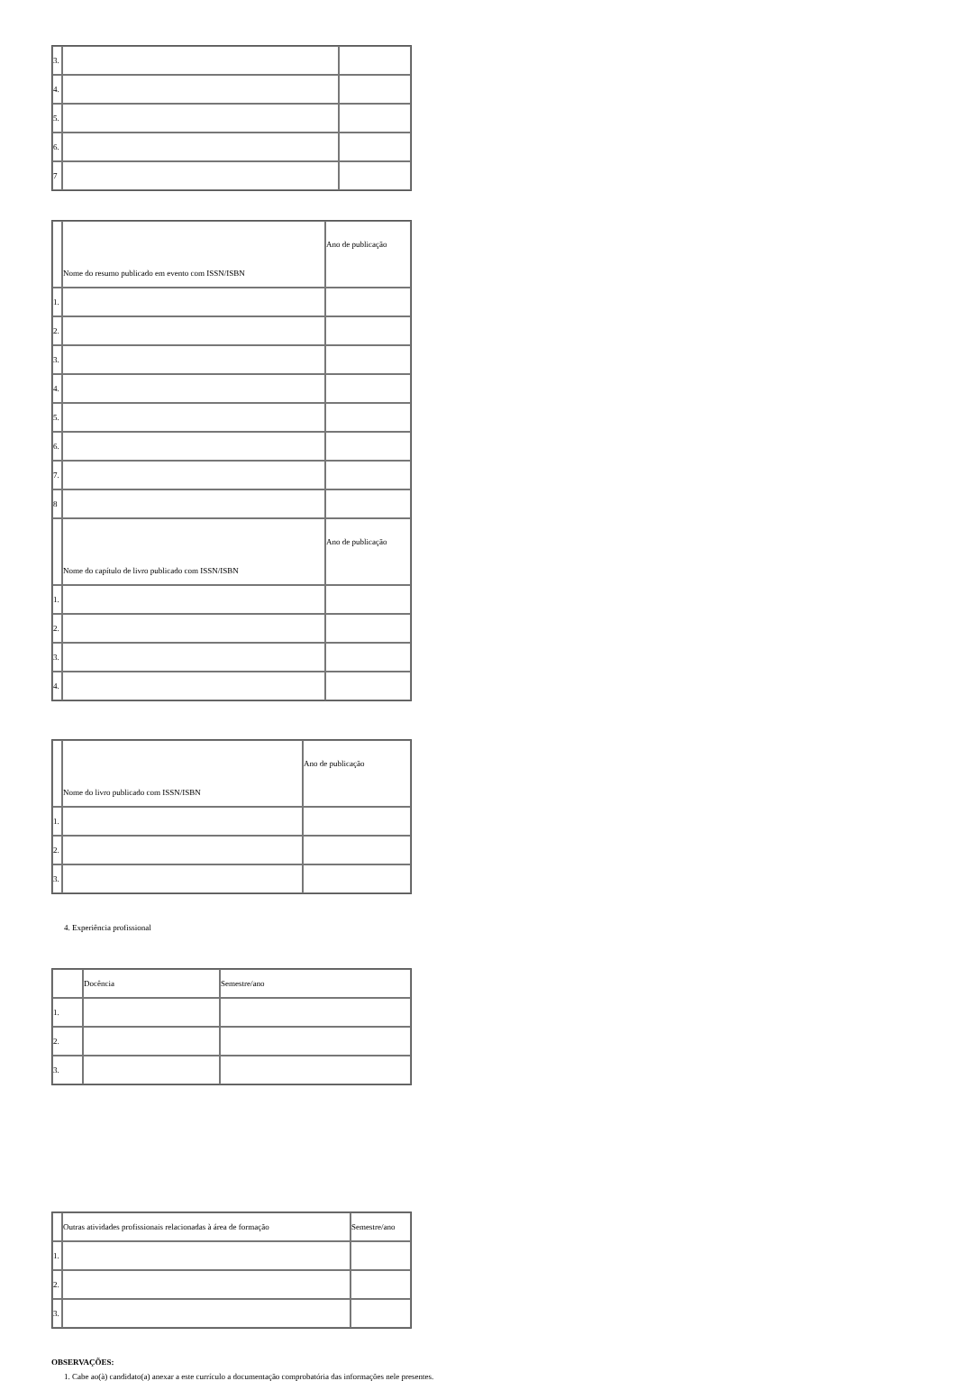| 3. | | |
| 4. | | |
| 5. | | |
| 6. | | |
| 7 | | |
| | Nome do resumo publicado em evento com ISSN/ISBN | Ano de publicação |
| 1. | | |
| 2. | | |
| 3. | | |
| 4. | | |
| 5. | | |
| 6. | | |
| 7. | | |
| 8 | | |
| | Nome do capítulo de livro publicado com ISSN/ISBN | Ano de publicação |
| 1. | | |
| 2. | | |
| 3. | | |
| 4. | | |
| | Nome do livro publicado com ISSN/ISBN | Ano de publicação |
| 1. | | |
| 2. | | |
| 3. | | |
4. Experiência profissional
| | Docência | Semestre/ano |
| 1. | | |
| 2. | | |
| 3. | | |
| | Outras atividades profissionais relacionadas à área de formação | Semestre/ano |
| 1. | | |
| 2. | | |
| 3. | | |
OBSERVAÇÕES:
1. Cabe ao(à) candidato(a) anexar a este currículo a documentação comprobatória das informações nele presentes.